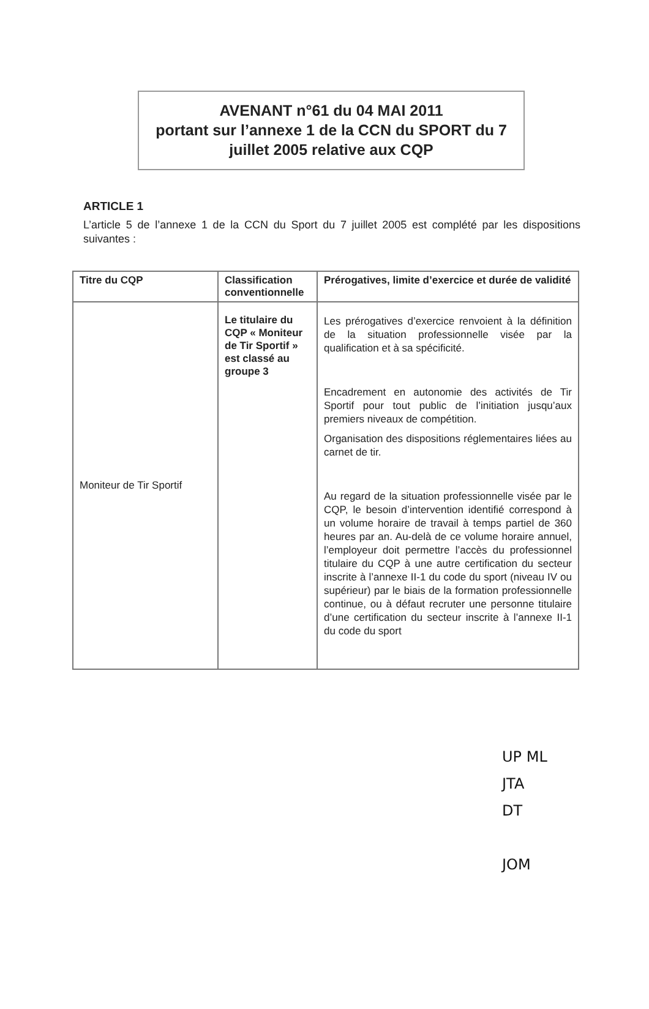AVENANT n°61 du 04 MAI 2011
portant sur l’annexe 1 de la CCN du SPORT du 7
juillet 2005 relative aux CQP
ARTICLE 1
L’article 5 de l’annexe 1 de la CCN du Sport du 7 juillet 2005 est complété par les dispositions suivantes :
| Titre du CQP | Classification conventionnelle | Prérogatives, limite d’exercice et durée de validité |
| --- | --- | --- |
| Moniteur de Tir Sportif | Le titulaire du CQP « Moniteur de Tir Sportif » est classé au groupe 3 | Les prérogatives d’exercice renvoient à la définition de la situation professionnelle visée par la qualification et à sa spécificité. Encadrement en autonomie des activités de Tir Sportif pour tout public de l’initiation jusqu’aux premiers niveaux de compétition. Organisation des dispositions réglementaires liées au carnet de tir. Au regard de la situation professionnelle visée par le CQP, le besoin d’intervention identifié correspond à un volume horaire de travail à temps partiel de 360 heures par an. Au-delà de ce volume horaire annuel, l’employeur doit permettre l’accès du professionnel titulaire du CQP à une autre certification du secteur inscrite à l’annexe II-1 du code du sport (niveau IV ou supérieur) par le biais de la formation professionnelle continue, ou à défaut recruter une personne titulaire d’une certification du secteur inscrite à l’annexe II-1 du code du sport |
UP ML
JTA
DT
JOM